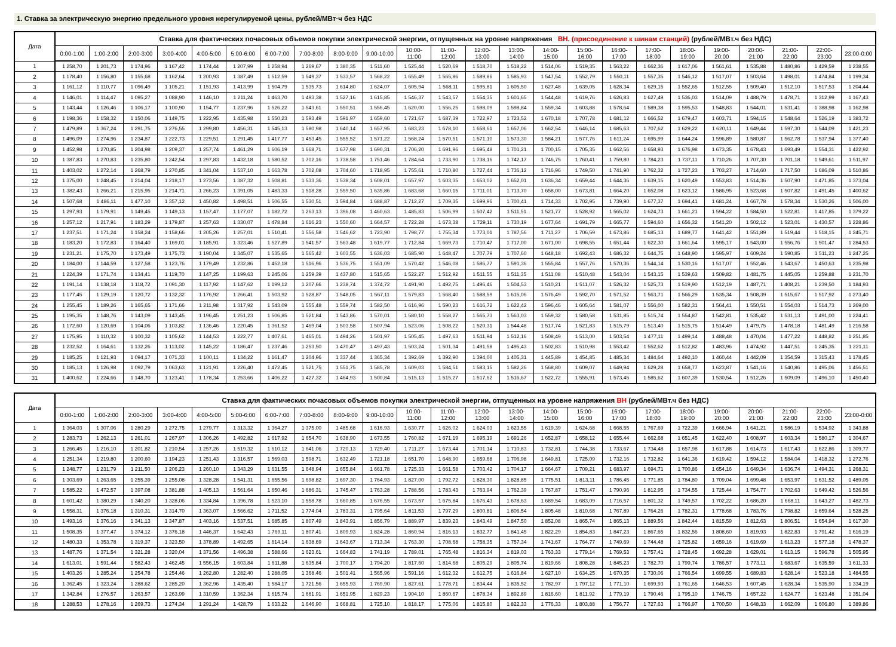1. Ставка за электрическую энергию предельного уровня нерегулируемой цены, рублей/МВт·ч без НДС
| Дата | Ставка для фактических почасовых объемов покупки электрической энергии, отпущенных на уровне напряжения ВН. (присоединение к шинам станций) (рублей/МВт.ч без НДС) | | | | | | | | | | | | | | | | | | | | | | | |
| --- | --- | --- | --- | --- | --- | --- | --- | --- | --- | --- | --- | --- | --- | --- | --- | --- | --- | --- | --- | --- | --- | --- | --- | --- |
| | 0:00-1:00 | 1:00-2:00 | 2:00-3:00 | 3:00-4:00 | 4:00-5:00 | 5:00-6:00 | 6:00-7:00 | 7:00-8:00 | 8:00-9:00 | 9:00-10:00 | 10:00- 11:00 | 11:00- 12:00 | 12:00- 13:00 | 13:00- 14:00 | 14:00- 15:00 | 15:00- 16:00 | 16:00- 17:00 | 17:00- 18:00 | 18:00- 19:00 | 19:00- 20:00 | 20:00- 21:00 | 21:00- 22:00 | 22:00- 23:00 | 23:00-0:00 |
| 1 | 1 258,70 | 1 201,73 | 1 174,96 | 1 167,42 | 1 174,44 | 1 207,99 | 1 258,94 | 1 269,67 | 1 380,35 | 1 511,60 | 1 525,44 | 1 520,69 | 1 518,70 | 1 518,22 | 1 514,06 | 1 519,35 | 1 563,22 | 1 662,36 | 1 617,06 | 1 561,61 | 1 535,88 | 1 480,86 | 1 429,59 | 1 238,55 |
| 2 | 1 178,40 | 1 156,80 | 1 155,68 | 1 162,64 | 1 200,93 | 1 387,49 | 1 512,59 | 1 549,37 | 1 533,57 | 1 568,22 | 1 655,49 | 1 565,86 | 1 589,86 | 1 585,93 | 1 547,54 | 1 552,79 | 1 550,11 | 1 557,35 | 1 546,12 | 1 517,07 | 1 503,64 | 1 498,01 | 1 474,84 | 1 199,34 |
| 3 | 1 161,12 | 1 110,77 | 1 096,49 | 1 105,21 | 1 151,93 | 1 413,99 | 1 504,79 | 1 535,73 | 1 614,80 | 1 624,07 | 1 605,94 | 1 568,11 | 1 595,81 | 1 605,50 | 1 627,48 | 1 639,05 | 1 628,34 | 1 629,15 | 1 552,65 | 1 512,55 | 1 509,40 | 1 512,10 | 1 517,53 | 1 204,44 |
| 4 | 1 146,01 | 1 114,47 | 1 095,27 | 1 088,90 | 1 146,10 | 1 211,24 | 1 463,70 | 1 493,38 | 1 527,16 | 1 615,85 | 1 546,37 | 1 543,57 | 1 554,35 | 1 601,65 | 1 544,48 | 1 619,76 | 1 626,83 | 1 627,49 | 1 536,03 | 1 514,09 | 1 488,79 | 1 478,71 | 1 312,99 | 1 167,43 |
| 5 | 1 143,44 | 1 126,46 | 1 106,17 | 1 100,90 | 1 154,77 | 1 237,96 | 1 526,22 | 1 543,61 | 1 550,51 | 1 556,45 | 1 620,00 | 1 556,25 | 1 598,09 | 1 598,84 | 1 559,34 | 1 603,88 | 1 578,64 | 1 589,38 | 1 595,53 | 1 548,83 | 1 544,01 | 1 531,41 | 1 388,98 | 1 162,98 |
| 6 | 1 198,36 | 1 158,32 | 1 150,06 | 1 149,75 | 1 222,95 | 1 435,98 | 1 550,23 | 1 593,49 | 1 591,97 | 1 659,60 | 1 721,67 | 1 687,39 | 1 722,97 | 1 723,52 | 1 670,18 | 1 707,78 | 1 681,12 | 1 666,52 | 1 679,47 | 1 603,71 | 1 594,15 | 1 548,64 | 1 526,19 | 1 383,72 |
| 7 | 1 479,89 | 1 367,24 | 1 291,75 | 1 276,55 | 1 299,80 | 1 456,31 | 1 545,13 | 1 580,98 | 1 640,14 | 1 657,95 | 1 683,23 | 1 678,10 | 1 658,61 | 1 657,06 | 1 662,54 | 1 646,14 | 1 685,63 | 1 707,62 | 1 629,22 | 1 620,11 | 1 649,44 | 1 597,30 | 1 544,09 | 1 421,23 |
| 8 | 1 496,09 | 1 274,96 | 1 234,87 | 1 222,73 | 1 229,51 | 1 291,45 | 1 417,77 | 1 453,45 | 1 555,52 | 1 571,22 | 1 568,24 | 1 570,51 | 1 571,10 | 1 573,30 | 1 584,21 | 1 577,76 | 1 611,24 | 1 695,99 | 1 644,24 | 1 596,89 | 1 580,87 | 1 562,78 | 1 537,94 | 1 377,40 |
| 9 | 1 452,98 | 1 270,85 | 1 204,98 | 1 209,37 | 1 257,74 | 1 461,29 | 1 606,19 | 1 668,71 | 1 677,98 | 1 690,31 | 1 706,20 | 1 691,96 | 1 695,48 | 1 701,21 | 1 700,15 | 1 705,35 | 1 662,56 | 1 658,93 | 1 676,98 | 1 673,35 | 1 678,43 | 1 693,49 | 1 554,31 | 1 422,92 |
| 10 | 1 387,83 | 1 270,83 | 1 235,80 | 1 242,54 | 1 297,83 | 1 432,18 | 1 580,52 | 1 702,16 | 1 738,58 | 1 751,46 | 1 784,64 | 1 733,90 | 1 738,16 | 1 742,17 | 1 746,75 | 1 760,41 | 1 759,80 | 1 784,23 | 1 737,11 | 1 710,26 | 1 707,30 | 1 701,18 | 1 549,61 | 1 511,97 |
| 11 | 1 403,02 | 1 272,14 | 1 268,79 | 1 270,85 | 1 341,04 | 1 537,10 | 1 663,78 | 1 702,08 | 1 704,60 | 1 718,95 | 1 755,61 | 1 710,80 | 1 727,44 | 1 736,12 | 1 716,96 | 1 749,50 | 1 741,90 | 1 762,32 | 1 727,23 | 1 703,27 | 1 714,60 | 1 717,50 | 1 686,09 | 1 510,86 |
| 12 | 1 375,00 | 1 248,45 | 1 214,04 | 1 218,17 | 1 273,56 | 1 387,32 | 1 508,81 | 1 533,36 | 1 538,34 | 1 608,01 | 1 657,97 | 1 603,35 | 1 653,02 | 1 652,01 | 1 636,34 | 1 659,44 | 1 644,36 | 1 639,15 | 1 620,49 | 1 553,83 | 1 514,36 | 1 507,90 | 1 471,85 | 1 373,04 |
| 13 | 1 382,43 | 1 266,21 | 1 215,95 | 1 214,71 | 1 266,23 | 1 391,05 | 1 483,33 | 1 518,28 | 1 559,50 | 1 635,86 | 1 683,68 | 1 660,15 | 1 711,01 | 1 713,70 | 1 658,00 | 1 673,81 | 1 664,20 | 1 652,08 | 1 623,12 | 1 586,95 | 1 523,68 | 1 507,82 | 1 491,45 | 1 400,62 |
| 14 | 1 507,68 | 1 486,11 | 1 477,10 | 1 357,12 | 1 450,82 | 1 498,51 | 1 506,55 | 1 530,51 | 1 594,84 | 1 688,87 | 1 712,27 | 1 709,35 | 1 699,96 | 1 700,41 | 1 714,33 | 1 702,95 | 1 739,90 | 1 677,37 | 1 694,41 | 1 681,24 | 1 667,78 | 1 578,34 | 1 530,26 | 1 506,00 |
| 15 | 1 297,93 | 1 179,91 | 1 149,45 | 1 149,13 | 1 157,47 | 1 177,07 | 1 182,72 | 1 263,13 | 1 396,08 | 1 460,63 | 1 485,83 | 1 506,99 | 1 507,42 | 1 511,51 | 1 521,77 | 1 528,92 | 1 565,02 | 1 624,73 | 1 661,21 | 1 594,22 | 1 584,50 | 1 522,81 | 1 417,85 | 1 379,22 |
| 16 | 1 257,12 | 1 217,91 | 1 183,29 | 1 179,87 | 1 257,63 | 1 330,07 | 1 478,84 | 1 616,23 | 1 550,60 | 1 664,57 | 1 722,28 | 1 673,38 | 1 729,11 | 1 730,19 | 1 677,64 | 1 691,79 | 1 665,77 | 1 594,60 | 1 656,32 | 1 541,20 | 1 502,12 | 1 523,01 | 1 430,57 | 1 228,86 |
| 17 | 1 237,51 | 1 171,24 | 1 158,24 | 1 158,66 | 1 205,26 | 1 257,01 | 1 510,41 | 1 556,58 | 1 546,62 | 1 723,90 | 1 798,77 | 1 755,34 | 1 773,01 | 1 787,56 | 1 711,27 | 1 706,59 | 1 673,86 | 1 685,13 | 1 689,77 | 1 641,42 | 1 551,89 | 1 519,44 | 1 518,15 | 1 245,71 |
| 18 | 1 183,20 | 1 172,83 | 1 164,40 | 1 169,01 | 1 185,91 | 1 323,46 | 1 527,89 | 1 541,57 | 1 563,48 | 1 619,77 | 1 712,84 | 1 669,73 | 1 710,47 | 1 717,00 | 1 671,00 | 1 698,55 | 1 651,44 | 1 622,30 | 1 661,64 | 1 595,17 | 1 543,00 | 1 556,76 | 1 501,47 | 1 284,53 |
| 19 | 1 231,21 | 1 175,70 | 1 173,49 | 1 175,73 | 1 190,04 | 1 345,07 | 1 535,65 | 1 565,42 | 1 603,55 | 1 636,03 | 1 685,90 | 1 648,47 | 1 707,79 | 1 707,60 | 1 648,18 | 1 692,43 | 1 686,32 | 1 644,75 | 1 648,90 | 1 595,97 | 1 609,24 | 1 590,85 | 1 511,23 | 1 247,25 |
| 20 | 1 184,00 | 1 144,59 | 1 127,58 | 1 123,76 | 1 179,49 | 1 232,86 | 1 452,18 | 1 516,96 | 1 536,75 | 1 551,09 | 1 570,42 | 1 546,08 | 1 586,77 | 1 591,36 | 1 555,84 | 1 557,76 | 1 570,36 | 1 544,14 | 1 530,16 | 1 517,07 | 1 552,46 | 1 543,67 | 1 450,63 | 1 235,98 |
| 21 | 1 224,39 | 1 171,74 | 1 134,41 | 1 119,70 | 1 147,25 | 1 199,63 | 1 245,06 | 1 259,39 | 1 437,80 | 1 515,65 | 1 522,27 | 1 512,92 | 1 511,55 | 1 511,35 | 1 511,08 | 1 510,48 | 1 543,04 | 1 543,15 | 1 539,63 | 1 509,82 | 1 481,75 | 1 445,05 | 1 259,88 | 1 231,70 |
| 22 | 1 191,14 | 1 138,18 | 1 118,72 | 1 091,30 | 1 117,92 | 1 147,62 | 1 199,12 | 1 207,66 | 1 238,74 | 1 374,72 | 1 491,90 | 1 492,75 | 1 496,46 | 1 504,53 | 1 510,21 | 1 511,07 | 1 526,32 | 1 525,73 | 1 519,90 | 1 512,19 | 1 487,71 | 1 408,21 | 1 239,50 | 1 184,93 |
| 23 | 1 177,45 | 1 129,19 | 1 120,72 | 1 132,32 | 1 176,92 | 1 266,41 | 1 503,92 | 1 528,87 | 1 548,05 | 1 567,11 | 1 579,83 | 1 568,40 | 1 588,59 | 1 615,06 | 1 576,49 | 1 592,70 | 1 571,52 | 1 563,71 | 1 566,29 | 1 535,34 | 1 508,39 | 1 515,67 | 1 517,92 | 1 273,40 |
| 24 | 1 255,45 | 1 189,26 | 1 165,65 | 1 171,66 | 1 211,98 | 1 317,92 | 1 543,09 | 1 555,48 | 1 559,74 | 1 582,50 | 1 616,96 | 1 590,23 | 1 616,72 | 1 622,42 | 1 596,46 | 1 605,64 | 1 581,07 | 1 556,00 | 1 582,31 | 1 564,41 | 1 550,51 | 1 554,03 | 1 514,73 | 1 269,00 |
| 25 | 1 195,35 | 1 148,76 | 1 143,09 | 1 143,45 | 1 196,45 | 1 251,23 | 1 506,85 | 1 521,84 | 1 543,86 | 1 570,01 | 1 580,10 | 1 558,27 | 1 565,73 | 1 563,03 | 1 559,32 | 1 580,58 | 1 531,85 | 1 515,74 | 1 554,87 | 1 542,81 | 1 535,42 | 1 531,13 | 1 491,00 | 1 224,41 |
| 26 | 1 172,60 | 1 120,69 | 1 104,06 | 1 103,82 | 1 136,46 | 1 220,45 | 1 361,52 | 1 469,04 | 1 503,58 | 1 507,94 | 1 523,06 | 1 508,22 | 1 520,31 | 1 544,48 | 1 517,74 | 1 521,83 | 1 515,79 | 1 513,40 | 1 515,75 | 1 514,49 | 1 479,75 | 1 478,18 | 1 481,49 | 1 216,58 |
| 27 | 1 175,95 | 1 110,32 | 1 100,32 | 1 105,62 | 1 144,53 | 1 222,77 | 1 407,61 | 1 465,01 | 1 494,26 | 1 501,97 | 1 505,45 | 1 497,63 | 1 511,94 | 1 512,16 | 1 508,49 | 1 513,00 | 1 503,54 | 1 477,11 | 1 499,14 | 1 488,48 | 1 470,04 | 1 477,22 | 1 448,82 | 1 251,85 |
| 28 | 1 232,52 | 1 164,61 | 1 132,26 | 1 113,02 | 1 145,22 | 1 186,47 | 1 237,46 | 1 253,50 | 1 470,47 | 1 497,43 | 1 503,24 | 1 501,34 | 1 491,58 | 1 495,43 | 1 502,83 | 1 510,98 | 1 553,42 | 1 552,62 | 1 512,82 | 1 483,96 | 1 474,92 | 1 447,51 | 1 245,35 | 1 221,11 |
| 29 | 1 185,25 | 1 121,93 | 1 094,17 | 1 071,33 | 1 100,11 | 1 134,22 | 1 161,47 | 1 204,96 | 1 337,44 | 1 365,34 | 1 392,69 | 1 392,90 | 1 394,00 | 1 405,31 | 1 445,89 | 1 454,85 | 1 485,34 | 1 484,64 | 1 492,10 | 1 460,44 | 1 442,09 | 1 354,59 | 1 315,43 | 1 178,45 |
| 30 | 1 185,13 | 1 126,98 | 1 092,79 | 1 063,63 | 1 121,91 | 1 226,40 | 1 472,45 | 1 521,75 | 1 551,75 | 1 585,78 | 1 609,03 | 1 584,51 | 1 583,15 | 1 582,26 | 1 568,80 | 1 609,07 | 1 649,94 | 1 629,28 | 1 658,77 | 1 623,87 | 1 541,16 | 1 540,86 | 1 495,06 | 1 456,51 |
| 31 | 1 400,62 | 1 224,66 | 1 148,70 | 1 123,41 | 1 178,34 | 1 253,66 | 1 406,22 | 1 427,32 | 1 464,93 | 1 500,84 | 1 515,13 | 1 515,27 | 1 517,62 | 1 516,67 | 1 522,72 | 1 555,91 | 1 573,45 | 1 585,62 | 1 607,39 | 1 530,54 | 1 512,26 | 1 509,09 | 1 496,10 | 1 450,40 |
| Дата | Ставка для фактических почасовых объемов покупки электрической энергии, отпущенных на уровне напряжения ВН (рублей/МВт.ч без НДС) | | | | | | | | | | | | | | | | | | | | | | | |
| --- | --- | --- | --- | --- | --- | --- | --- | --- | --- | --- | --- | --- | --- | --- | --- | --- | --- | --- | --- | --- | --- | --- | --- | --- |
| | 0:00-1:00 | 1:00-2:00 | 2:00-3:00 | 3:00-4:00 | 4:00-5:00 | 5:00-6:00 | 6:00-7:00 | 7:00-8:00 | 8:00-9:00 | 9:00-10:00 | 10:00- 11:00 | 11:00- 12:00 | 12:00- 13:00 | 13:00- 14:00 | 14:00- 15:00 | 15:00- 16:00 | 16:00- 17:00 | 17:00- 18:00 | 18:00- 19:00 | 19:00- 20:00 | 20:00- 21:00 | 21:00- 22:00 | 22:00- 23:00 | 23:00-0:00 |
| 1 | 1 364,03 | 1 307,06 | 1 280,29 | 1 272,75 | 1 279,77 | 1 313,32 | 1 364,27 | 1 375,00 | 1 485,68 | 1 616,93 | 1 630,77 | 1 626,02 | 1 624,03 | 1 623,55 | 1 619,39 | 1 624,68 | 1 668,55 | 1 767,69 | 1 722,39 | 1 666,94 | 1 641,21 | 1 586,19 | 1 534,92 | 1 343,88 |
| 2 | 1 283,73 | 1 262,13 | 1 261,01 | 1 267,97 | 1 306,26 | 1 492,82 | 1 617,92 | 1 654,70 | 1 638,90 | 1 673,55 | 1 760,82 | 1 671,19 | 1 695,19 | 1 691,26 | 1 652,87 | 1 658,12 | 1 655,44 | 1 662,68 | 1 651,45 | 1 622,40 | 1 608,97 | 1 603,34 | 1 580,17 | 1 304,67 |
| 3 | 1 266,45 | 1 216,10 | 1 201,82 | 1 210,54 | 1 257,26 | 1 519,32 | 1 610,12 | 1 641,06 | 1 720,13 | 1 729,40 | 1 711,27 | 1 673,44 | 1 701,14 | 1 710,83 | 1 732,81 | 1 744,38 | 1 733,67 | 1 734,48 | 1 657,98 | 1 617,88 | 1 614,73 | 1 617,43 | 1 622,86 | 1 309,77 |
| 4 | 1 251,34 | 1 219,80 | 1 200,60 | 1 194,23 | 1 251,43 | 1 316,57 | 1 569,03 | 1 598,71 | 1 632,49 | 1 721,18 | 1 651,70 | 1 648,90 | 1 659,68 | 1 706,98 | 1 649,81 | 1 725,09 | 1 732,16 | 1 732,82 | 1 641,36 | 1 619,42 | 1 594,12 | 1 584,04 | 1 418,32 | 1 272,76 |
| 5 | 1 248,77 | 1 231,79 | 1 211,50 | 1 206,23 | 1 260,10 | 1 343,29 | 1 631,55 | 1 648,94 | 1 655,84 | 1 661,78 | 1 725,33 | 1 661,58 | 1 703,42 | 1 704,17 | 1 664,67 | 1 709,21 | 1 683,97 | 1 694,71 | 1 700,86 | 1 654,16 | 1 649,34 | 1 636,74 | 1 494,31 | 1 268,31 |
| 6 | 1 303,69 | 1 263,65 | 1 255,39 | 1 255,08 | 1 328,28 | 1 541,31 | 1 655,56 | 1 698,82 | 1 697,30 | 1 764,93 | 1 827,00 | 1 792,72 | 1 828,30 | 1 828,85 | 1 775,51 | 1 813,11 | 1 786,45 | 1 771,85 | 1 784,80 | 1 709,04 | 1 699,48 | 1 653,97 | 1 631,52 | 1 489,05 |
| 7 | 1 585,22 | 1 472,57 | 1 397,08 | 1 381,88 | 1 405,13 | 1 561,64 | 1 650,46 | 1 686,31 | 1 745,47 | 1 763,28 | 1 788,56 | 1 783,43 | 1 763,94 | 1 762,39 | 1 767,87 | 1 751,47 | 1 790,96 | 1 812,95 | 1 734,55 | 1 725,44 | 1 754,77 | 1 702,63 | 1 649,42 | 1 526,56 |
| 8 | 1 601,42 | 1 380,29 | 1 340,20 | 1 328,06 | 1 334,84 | 1 396,78 | 1 523,10 | 1 558,78 | 1 660,85 | 1 676,55 | 1 673,57 | 1 675,84 | 1 676,43 | 1 678,63 | 1 689,54 | 1 683,09 | 1 716,57 | 1 801,32 | 1 749,57 | 1 702,22 | 1 686,20 | 1 668,11 | 1 643,27 | 1 482,73 |
| 9 | 1 558,31 | 1 376,18 | 1 310,31 | 1 314,70 | 1 363,07 | 1 566,62 | 1 711,52 | 1 774,04 | 1 783,31 | 1 795,64 | 1 811,53 | 1 797,29 | 1 800,81 | 1 806,54 | 1 805,48 | 1 810,68 | 1 767,89 | 1 764,26 | 1 782,31 | 1 778,68 | 1 783,76 | 1 798,82 | 1 659,64 | 1 528,25 |
| 10 | 1 493,16 | 1 376,16 | 1 341,13 | 1 347,87 | 1 403,16 | 1 537,51 | 1 685,85 | 1 807,49 | 1 843,91 | 1 856,79 | 1 889,97 | 1 839,23 | 1 843,49 | 1 847,50 | 1 852,08 | 1 865,74 | 1 865,13 | 1 889,56 | 1 842,44 | 1 815,59 | 1 812,63 | 1 806,51 | 1 654,94 | 1 617,30 |
| 11 | 1 508,35 | 1 377,47 | 1 374,12 | 1 376,18 | 1 446,37 | 1 642,43 | 1 769,11 | 1 807,41 | 1 809,93 | 1 824,28 | 1 860,94 | 1 816,13 | 1 832,77 | 1 841,45 | 1 822,29 | 1 854,83 | 1 847,23 | 1 867,65 | 1 832,56 | 1 808,60 | 1 819,93 | 1 822,83 | 1 791,42 | 1 616,19 |
| 12 | 1 480,33 | 1 353,78 | 1 319,37 | 1 323,50 | 1 378,89 | 1 492,65 | 1 614,14 | 1 638,69 | 1 643,67 | 1 713,34 | 1 763,30 | 1 708,68 | 1 758,35 | 1 757,34 | 1 741,67 | 1 764,77 | 1 749,69 | 1 744,48 | 1 725,82 | 1 659,16 | 1 619,69 | 1 613,23 | 1 577,18 | 1 478,37 |
| 13 | 1 487,76 | 1 371,54 | 1 321,28 | 1 320,04 | 1 371,56 | 1 496,38 | 1 588,66 | 1 623,61 | 1 664,83 | 1 741,19 | 1 789,01 | 1 765,48 | 1 816,34 | 1 819,03 | 1 763,33 | 1 779,14 | 1 769,53 | 1 757,41 | 1 728,45 | 1 692,28 | 1 629,01 | 1 613,15 | 1 596,78 | 1 505,95 |
| 14 | 1 613,01 | 1 591,44 | 1 582,43 | 1 462,45 | 1 556,15 | 1 603,84 | 1 611,88 | 1 635,84 | 1 700,17 | 1 794,20 | 1 817,60 | 1 814,68 | 1 805,29 | 1 805,74 | 1 819,66 | 1 808,28 | 1 845,23 | 1 782,70 | 1 799,74 | 1 786,57 | 1 773,11 | 1 683,67 | 1 635,59 | 1 611,33 |
| 15 | 1 403,26 | 1 285,24 | 1 254,78 | 1 254,46 | 1 262,80 | 1 282,40 | 1 288,05 | 1 368,46 | 1 501,41 | 1 565,96 | 1 591,16 | 1 612,32 | 1 612,75 | 1 616,84 | 1 627,10 | 1 634,25 | 1 670,35 | 1 730,06 | 1 766,54 | 1 699,55 | 1 689,83 | 1 628,14 | 1 523,18 | 1 484,55 |
| 16 | 1 362,45 | 1 323,24 | 1 288,62 | 1 285,20 | 1 362,96 | 1 435,40 | 1 584,17 | 1 721,56 | 1 655,93 | 1 769,90 | 1 827,61 | 1 778,71 | 1 834,44 | 1 835,52 | 1 782,97 | 1 797,12 | 1 771,10 | 1 699,93 | 1 761,65 | 1 646,53 | 1 607,45 | 1 628,34 | 1 535,90 | 1 334,19 |
| 17 | 1 342,84 | 1 276,57 | 1 263,57 | 1 263,99 | 1 310,59 | 1 362,34 | 1 615,74 | 1 661,91 | 1 651,95 | 1 829,23 | 1 904,10 | 1 860,67 | 1 878,34 | 1 892,89 | 1 816,60 | 1 811,92 | 1 779,19 | 1 790,46 | 1 795,10 | 1 746,75 | 1 657,22 | 1 624,77 | 1 623,48 | 1 351,04 |
| 18 | 1 288,53 | 1 278,16 | 1 269,73 | 1 274,34 | 1 291,24 | 1 428,79 | 1 633,22 | 1 646,90 | 1 668,81 | 1 725,10 | 1 818,17 | 1 775,06 | 1 815,80 | 1 822,33 | 1 776,33 | 1 803,88 | 1 756,77 | 1 727,63 | 1 766,97 | 1 700,50 | 1 648,33 | 1 662,09 | 1 606,80 | 1 389,86 |